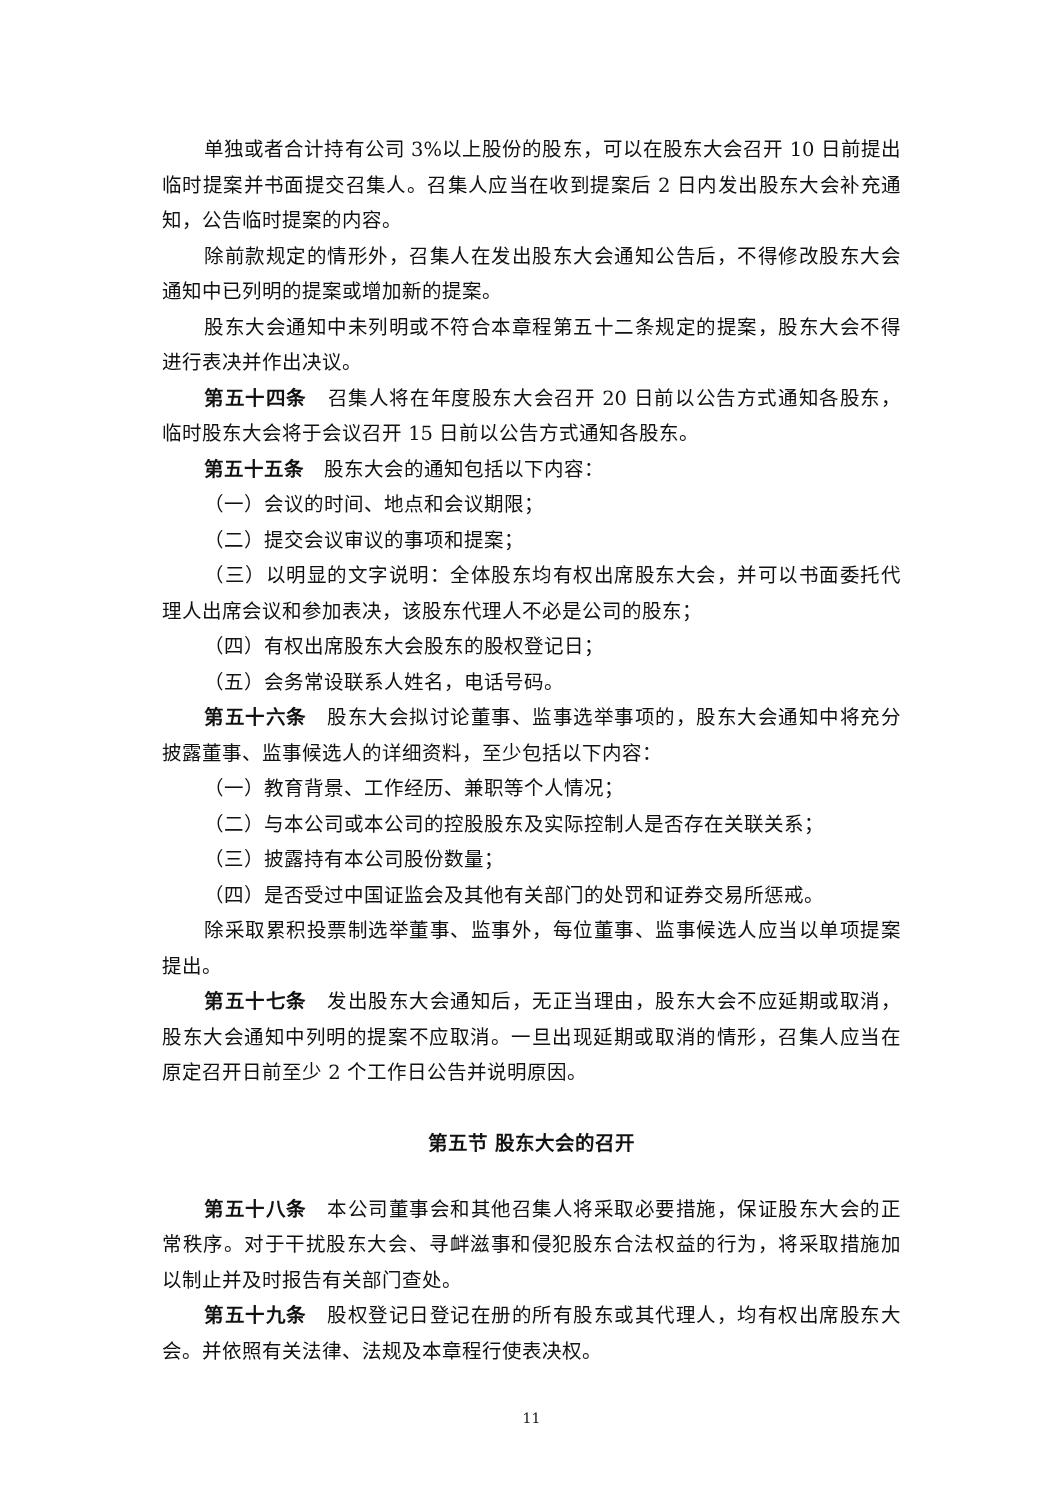单独或者合计持有公司 3%以上股份的股东，可以在股东大会召开 10 日前提出临时提案并书面提交召集人。召集人应当在收到提案后 2 日内发出股东大会补充通知，公告临时提案的内容。
除前款规定的情形外，召集人在发出股东大会通知公告后，不得修改股东大会通知中已列明的提案或增加新的提案。
股东大会通知中未列明或不符合本章程第五十二条规定的提案，股东大会不得进行表决并作出决议。
第五十四条　召集人将在年度股东大会召开 20 日前以公告方式通知各股东，临时股东大会将于会议召开 15 日前以公告方式通知各股东。
第五十五条　股东大会的通知包括以下内容：
（一）会议的时间、地点和会议期限；
（二）提交会议审议的事项和提案；
（三）以明显的文字说明：全体股东均有权出席股东大会，并可以书面委托代理人出席会议和参加表决，该股东代理人不必是公司的股东；
（四）有权出席股东大会股东的股权登记日；
（五）会务常设联系人姓名，电话号码。
第五十六条　股东大会拟讨论董事、监事选举事项的，股东大会通知中将充分披露董事、监事候选人的详细资料，至少包括以下内容：
（一）教育背景、工作经历、兼职等个人情况；
（二）与本公司或本公司的控股股东及实际控制人是否存在关联关系；
（三）披露持有本公司股份数量；
（四）是否受过中国证监会及其他有关部门的处罚和证券交易所惩戒。
除采取累积投票制选举董事、监事外，每位董事、监事候选人应当以单项提案提出。
第五十七条　发出股东大会通知后，无正当理由，股东大会不应延期或取消，股东大会通知中列明的提案不应取消。一旦出现延期或取消的情形，召集人应当在原定召开日前至少 2 个工作日公告并说明原因。
第五节 股东大会的召开
第五十八条　本公司董事会和其他召集人将采取必要措施，保证股东大会的正常秩序。对于干扰股东大会、寻衅滋事和侵犯股东合法权益的行为，将采取措施加以制止并及时报告有关部门查处。
第五十九条　股权登记日登记在册的所有股东或其代理人，均有权出席股东大会。并依照有关法律、法规及本章程行使表决权。
11